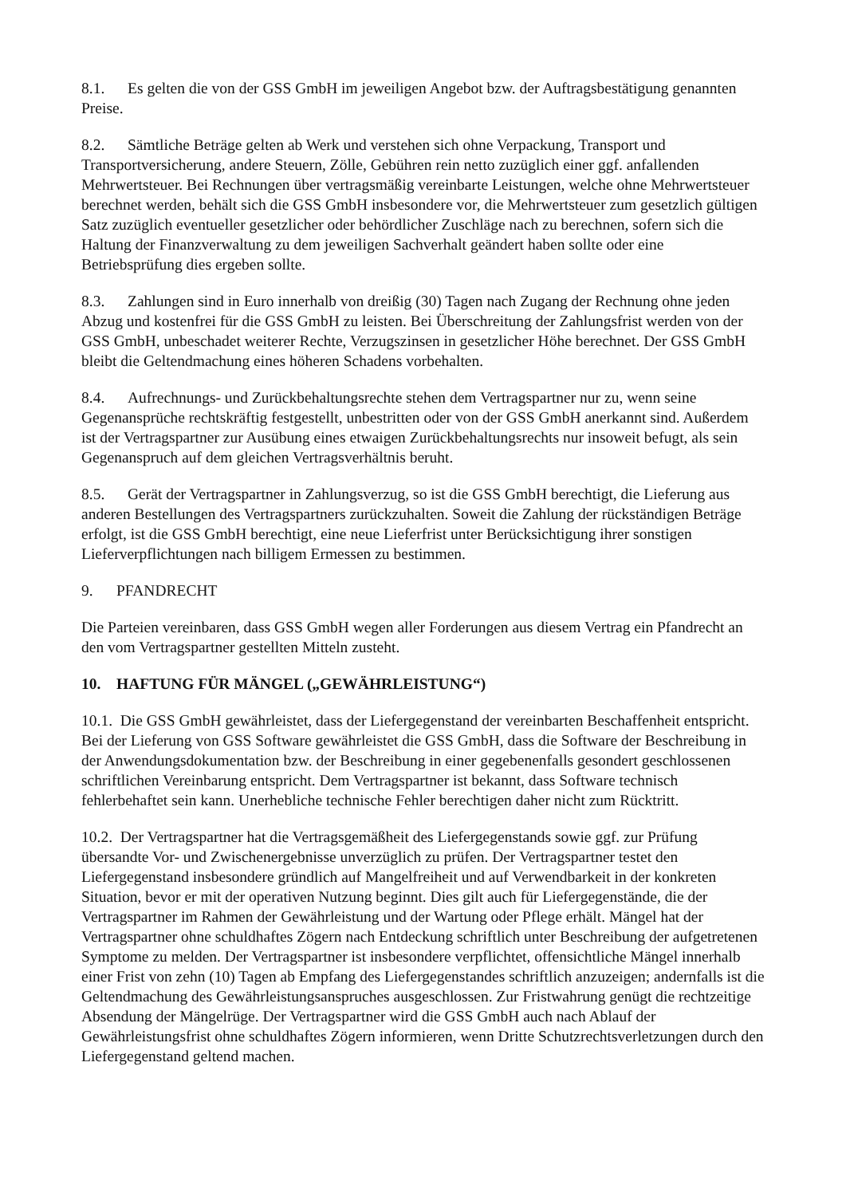8.1. Es gelten die von der GSS GmbH im jeweiligen Angebot bzw. der Auftragsbestätigung genannten Preise.
8.2. Sämtliche Beträge gelten ab Werk und verstehen sich ohne Verpackung, Transport und Transportversicherung, andere Steuern, Zölle, Gebühren rein netto zuzüglich einer ggf. anfallenden Mehrwertsteuer. Bei Rechnungen über vertragsmäßig vereinbarte Leistungen, welche ohne Mehrwertsteuer berechnet werden, behält sich die GSS GmbH insbesondere vor, die Mehrwertsteuer zum gesetzlich gültigen Satz zuzüglich eventueller gesetzlicher oder behördlicher Zuschläge nach zu berechnen, sofern sich die Haltung der Finanzverwaltung zu dem jeweiligen Sachverhalt geändert haben sollte oder eine Betriebsprüfung dies ergeben sollte.
8.3. Zahlungen sind in Euro innerhalb von dreißig (30) Tagen nach Zugang der Rechnung ohne jeden Abzug und kostenfrei für die GSS GmbH zu leisten. Bei Überschreitung der Zahlungsfrist werden von der GSS GmbH, unbeschadet weiterer Rechte, Verzugszinsen in gesetzlicher Höhe berechnet. Der GSS GmbH bleibt die Geltendmachung eines höheren Schadens vorbehalten.
8.4. Aufrechnungs- und Zurückbehaltungsrechte stehen dem Vertragspartner nur zu, wenn seine Gegenansprüche rechtskräftig festgestellt, unbestritten oder von der GSS GmbH anerkannt sind. Außerdem ist der Vertragspartner zur Ausübung eines etwaigen Zurückbehaltungsrechts nur insoweit befugt, als sein Gegenanspruch auf dem gleichen Vertragsverhältnis beruht.
8.5. Gerät der Vertragspartner in Zahlungsverzug, so ist die GSS GmbH berechtigt, die Lieferung aus anderen Bestellungen des Vertragspartners zurückzuhalten. Soweit die Zahlung der rückständigen Beträge erfolgt, ist die GSS GmbH berechtigt, eine neue Lieferfrist unter Berücksichtigung ihrer sonstigen Lieferverpflichtungen nach billigem Ermessen zu bestimmen.
9. PFANDRECHT
Die Parteien vereinbaren, dass GSS GmbH wegen aller Forderungen aus diesem Vertrag ein Pfandrecht an den vom Vertragspartner gestellten Mitteln zusteht.
10. HAFTUNG FÜR MÄNGEL („GEWÄHRLEISTUNG“)
10.1. Die GSS GmbH gewährleistet, dass der Liefergegenstand der vereinbarten Beschaffenheit entspricht. Bei der Lieferung von GSS Software gewährleistet die GSS GmbH, dass die Software der Beschreibung in der Anwendungsdokumentation bzw. der Beschreibung in einer gegebenenfalls gesondert geschlossenen schriftlichen Vereinbarung entspricht. Dem Vertragspartner ist bekannt, dass Software technisch fehlerbehaftet sein kann. Unerhebliche technische Fehler berechtigen daher nicht zum Rücktritt.
10.2. Der Vertragspartner hat die Vertragsgemäßheit des Liefergegenstands sowie ggf. zur Prüfung übersandte Vor- und Zwischenergebnisse unverzüglich zu prüfen. Der Vertragspartner testet den Liefergegenstand insbesondere gründlich auf Mangelfreiheit und auf Verwendbarkeit in der konkreten Situation, bevor er mit der operativen Nutzung beginnt. Dies gilt auch für Liefergegenstände, die der Vertragspartner im Rahmen der Gewährleistung und der Wartung oder Pflege erhält. Mängel hat der Vertragspartner ohne schuldhaftes Zögern nach Entdeckung schriftlich unter Beschreibung der aufgetretenen Symptome zu melden. Der Vertragspartner ist insbesondere verpflichtet, offensichtliche Mängel innerhalb einer Frist von zehn (10) Tagen ab Empfang des Liefergegenstandes schriftlich anzuzeigen; andernfalls ist die Geltendmachung des Gewährleistungsanspruches ausgeschlossen. Zur Fristwahrung genügt die rechtzeitige Absendung der Mängelrüge. Der Vertragspartner wird die GSS GmbH auch nach Ablauf der Gewährleistungsfrist ohne schuldhaftes Zögern informieren, wenn Dritte Schutzrechtsverletzungen durch den Liefergegenstand geltend machen.